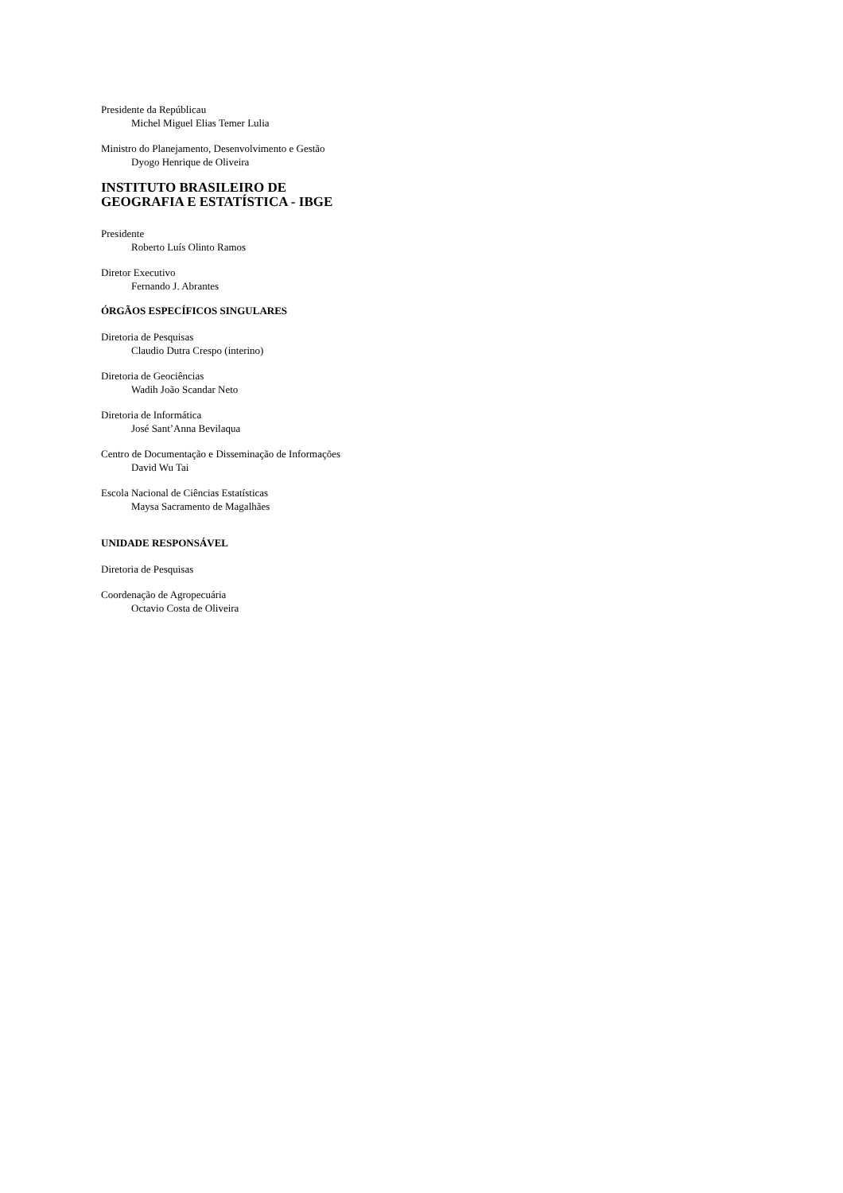Presidente da Repúblicau
Michel Miguel Elias Temer Lulia
Ministro do Planejamento, Desenvolvimento e Gestão
Dyogo Henrique de Oliveira
INSTITUTO BRASILEIRO DE
GEOGRAFIA E ESTATÍSTICA - IBGE
Presidente
Roberto Luís Olinto Ramos
Diretor Executivo
Fernando J. Abrantes
ÓRGÃOS ESPECÍFICOS SINGULARES
Diretoria de Pesquisas
Claudio Dutra Crespo (interino)
Diretoria de Geociências
Wadih João Scandar Neto
Diretoria de Informática
José Sant’Anna Bevilaqua
Centro de Documentação e Disseminação de Informações
David Wu Tai
Escola Nacional de Ciências Estatísticas
Maysa Sacramento de Magalhães
UNIDADE RESPONSÁVEL
Diretoria de Pesquisas
Coordenação de Agropecuária
Octavio Costa de Oliveira